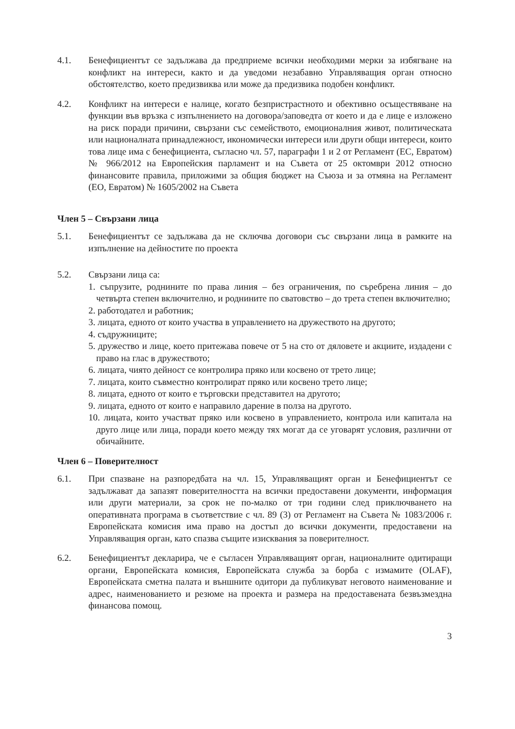4.1. Бенефициентът се задължава да предприеме всички необходими мерки за избягване на конфликт на интереси, както и да уведоми незабавно Управляващия орган относно обстоятелство, което предизвиква или може да предизвика подобен конфликт.
4.2. Конфликт на интереси е налице, когато безпристрастното и обективно осъществяване на функции във връзка с изпълнението на договора/заповедта от което и да е лице е изложено на риск поради причини, свързани със семейството, емоционалния живот, политическата или националната принадлежност, икономически интереси или други общи интереси, които това лице има с бенефициента, съгласно чл. 57, параграфи 1 и 2 от Регламент (ЕС, Евратом) № 966/2012 на Европейския парламент и на Съвета от 25 октомври 2012 относно финансовите правила, приложими за общия бюджет на Съюза и за отмяна на Регламент (ЕО, Евратом) № 1605/2002 на Съвета
Член 5 – Свързани лица
5.1. Бенефициентът се задължава да не сключва договори със свързани лица в рамките на изпълнение на дейностите по проекта
5.2. Свързани лица са:
1. съпрузите, роднините по права линия – без ограничения, по съребрена линия – до четвърта степен включително, и роднините по сватовство – до трета степен включително;
2. работодател и работник;
3. лицата, едното от които участва в управлението на дружеството на другото;
4. съдружниците;
5. дружество и лице, което притежава повече от 5 на сто от дяловете и акциите, издадени с право на глас в дружеството;
6. лицата, чиято дейност се контролира пряко или косвено от трето лице;
7. лицата, които съвместно контролират пряко или косвено трето лице;
8. лицата, едното от които е търговски представител на другото;
9. лицата, едното от които е направило дарение в полза на другото.
10. лицата, които участват пряко или косвено в управлението, контрола или капитала на друго лице или лица, поради което между тях могат да се уговарят условия, различни от обичайните.
Член 6 – Поверителност
6.1. При спазване на разпоредбата на чл. 15, Управляващият орган и Бенефициентът се задължават да запазят поверителността на всички предоставени документи, информация или други материали, за срок не по-малко от три години след приключването на оперативната програма в съответствие с чл. 89 (3) от Регламент на Съвета № 1083/2006 г. Европейската комисия има право на достъп до всички документи, предоставени на Управляващия орган, като спазва същите изисквания за поверителност.
6.2. Бенефициентът декларира, че е съгласен Управляващият орган, националните одитиращи органи, Европейската комисия, Европейската служба за борба с измамите (OLAF), Европейската сметна палата и външните одитори да публикуват неговото наименование и адрес, наименованието и резюме на проекта и размера на предоставената безвъзмездна финансова помощ.
3